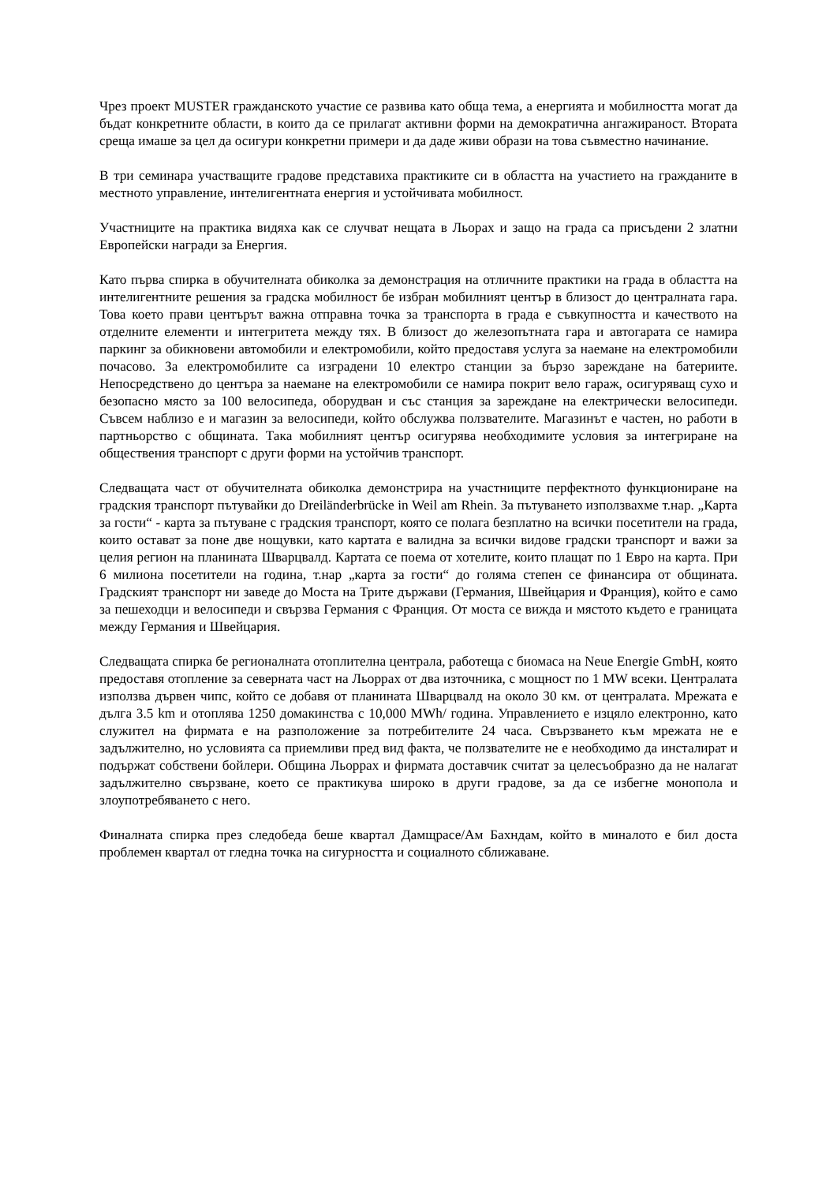Чрез проект MUSTER гражданското участие се развива като обща тема, а енергията и мобилността могат да бъдат конкретните области, в които да се прилагат активни форми на демократична ангажираност. Втората среща имаше за цел да осигури конкретни примери и да даде живи образи на това съвместно начинание.
В три семинара участващите градове представиха практиките си в областта на участието на гражданите в местното управление, интелигентната енергия и устойчивата мобилност.
Участниците на практика видяха как се случват нещата в Льорах и защо на града са присъдени 2 златни Европейски награди за Енергия.
Като първа спирка в обучителната обиколка за демонстрация на отличните практики на града в областта на интелигентните решения за градска мобилност бе избран мобилният център в близост до централната гара. Това което прави центърът важна отправна точка за транспорта в града е съвкупността и качеството на отделните елементи и интегритета между тях. В близост до железопътната гара и автогарата се намира паркинг за обикновени автомобили и електромобили, който предоставя услуга за наемане на електромобили почасово. За електромобилите са изградени 10 електро станции за бързо зареждане на батериите. Непосредствено до центъра за наемане на електромобили се намира покрит вело гараж, осигуряващ сухо и безопасно място за 100 велосипеда, оборудван и със станция за зареждане на електрически велосипеди. Съвсем наблизо е и магазин за велосипеди, който обслужва ползвателите. Магазинът е частен, но работи в партньорство с общината. Така мобилният център осигурява необходимите условия за интегриране на обществения транспорт с други форми на устойчив транспорт.
Следващата част от обучителната обиколка демонстрира на участниците перфектното функциониране на градския транспорт пътувайки до Dreiländerbrücke in Weil am Rhein. За пътуването използвахме т.нар. „Карта за гости“ - карта за пътуване с градския транспорт, която се полага безплатно на всички посетители на града, които остават за поне две нощувки, като картата е валидна за всички видове градски транспорт и важи за целия регион на планината Шварцвалд. Картата се поема от хотелите, които плащат по 1 Евро на карта. При 6 милиона посетители на година, т.нар „карта за гости“ до голяма степен се финансира от общината. Градският транспорт ни заведе до Моста на Трите държави (Германия, Швейцария и Франция), който е само за пешеходци и велосипеди и свързва Германия с Франция. От моста се вижда и мястото където е границата между Германия и Швейцария.
Следващата спирка бе регионалната отоплителна централа, работеща с биомаса на Neue Energie GmbH, която предоставя отопление за северната част на Льоррах от два източника, с мощност по 1 MW всеки. Централата използва дървен чипс, който се добавя от планината Шварцвалд на около 30 км. от централата. Мрежата е дълга 3.5 km и отоплява 1250 домакинства с 10,000 MWh/ година. Управлението е изцяло електронно, като служител на фирмата е на разположение за потребителите 24 часа. Свързването към мрежата не е задължително, но условията са приемливи пред вид факта, че ползвателите не е необходимо да инсталират и подържат собствени бойлери. Община Льоррах и фирмата доставчик считат за целесъобразно да не налагат задължително свързване, което се практикува широко в други градове, за да се избегне монопола и злоупотребяването с него.
Финалната спирка през следобеда беше квартал Дамщрасе/Ам Бахндам, който в миналото е бил доста проблемен квартал от гледна точка на сигурността и социалното сближаване.